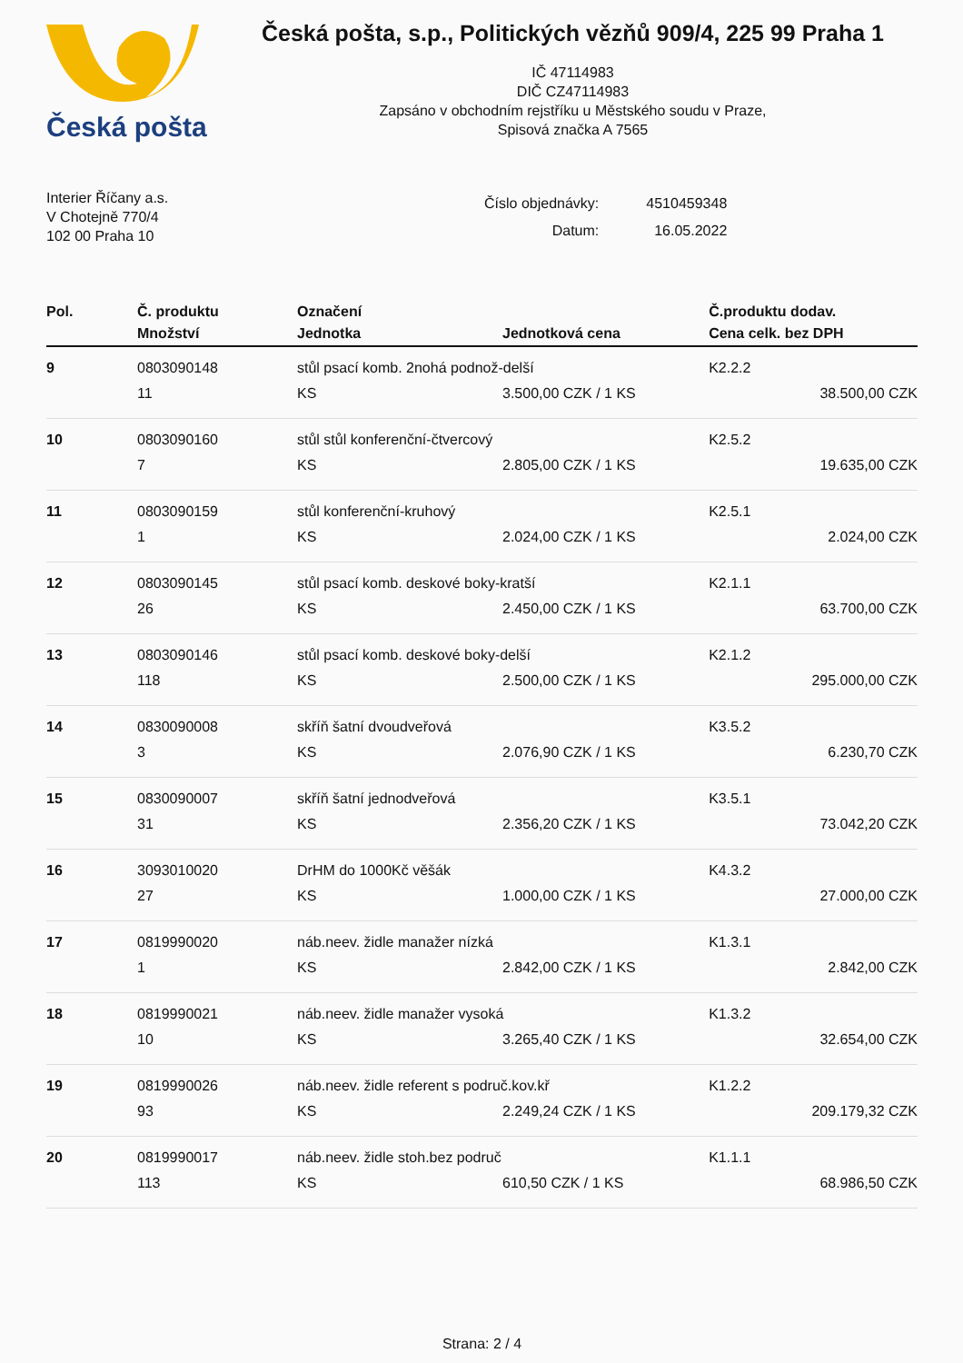Česká pošta
Česká pošta, s.p., Politických vězňů 909/4, 225 99 Praha 1
IČ 47114983
DIČ CZ47114983
Zapsáno v obchodním rejstříku u Městského soudu v Praze,
Spisová značka A 7565
Interier Říčany a.s.
V Chotejně 770/4
102 00 Praha 10
| Číslo objednávky: | 4510459348 |
| Datum: | 16.05.2022 |
| Pol. | Č. produktu | Označení | | Č.produktu dodav. |
| --- | --- | --- | --- | --- |
| | Množství | Jednotka | Jednotková cena | Cena celk. bez DPH |
| 9 | 0803090148 | stůl psací komb. 2nohá podnož-delší | | K2.2.2 |
| | 11 | KS | 3.500,00 CZK / 1 KS | 38.500,00 CZK |
| 10 | 0803090160 | stůl stůl konferenční-čtvercový | | K2.5.2 |
| | 7 | KS | 2.805,00 CZK / 1 KS | 19.635,00 CZK |
| 11 | 0803090159 | stůl konferenční-kruhový | | K2.5.1 |
| | 1 | KS | 2.024,00 CZK / 1 KS | 2.024,00 CZK |
| 12 | 0803090145 | stůl psací komb. deskové boky-kratší | | K2.1.1 |
| | 26 | KS | 2.450,00 CZK / 1 KS | 63.700,00 CZK |
| 13 | 0803090146 | stůl psací komb. deskové boky-delší | | K2.1.2 |
| | 118 | KS | 2.500,00 CZK / 1 KS | 295.000,00 CZK |
| 14 | 0830090008 | skříň šatní dvoudveřová | | K3.5.2 |
| | 3 | KS | 2.076,90 CZK / 1 KS | 6.230,70 CZK |
| 15 | 0830090007 | skříň šatní jednodveřová | | K3.5.1 |
| | 31 | KS | 2.356,20 CZK / 1 KS | 73.042,20 CZK |
| 16 | 3093010020 | DrHM do 1000Kč věšák | | K4.3.2 |
| | 27 | KS | 1.000,00 CZK / 1 KS | 27.000,00 CZK |
| 17 | 0819990020 | náb.neev. židle manažer nízká | | K1.3.1 |
| | 1 | KS | 2.842,00 CZK / 1 KS | 2.842,00 CZK |
| 18 | 0819990021 | náb.neev. židle manažer vysoká | | K1.3.2 |
| | 10 | KS | 3.265,40 CZK / 1 KS | 32.654,00 CZK |
| 19 | 0819990026 | náb.neev. židle referent s područ.kov.kř | | K1.2.2 |
| | 93 | KS | 2.249,24 CZK / 1 KS | 209.179,32 CZK |
| 20 | 0819990017 | náb.neev. židle stoh.bez područ | | K1.1.1 |
| | 113 | KS | 610,50 CZK / 1 KS | 68.986,50 CZK |
Strana: 2 / 4